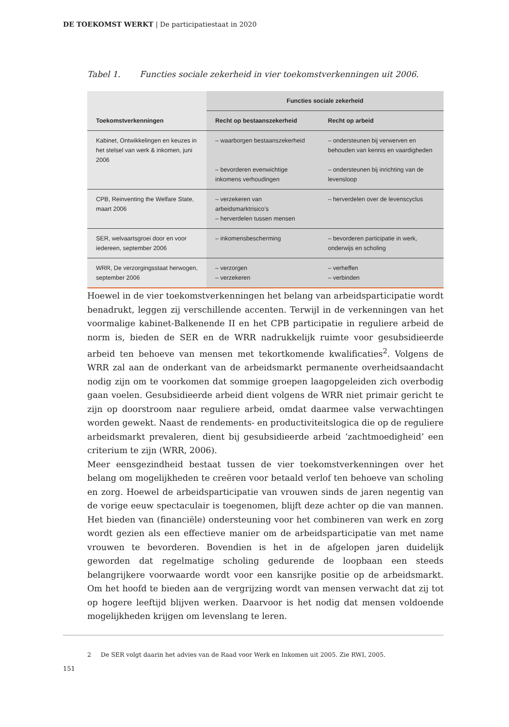DE TOEKOMST WERKT | De participatiestaat in 2020
Tabel 1. Functies sociale zekerheid in vier toekomstverkenningen uit 2006.
| Toekomstverkenningen | Functies sociale zekerheid | |
| --- | --- | --- |
| | Recht op bestaanszekerheid | Recht op arbeid |
| Kabinet, Ontwikkelingen en keuzes in het stelsel van werk & inkomen, juni 2006 | – waarborgen bestaanszekerheid – bevorderen evenwichtige inkomens verhoudingen | – ondersteunen bij verwerven en behouden van kennis en vaardigheden – ondersteunen bij inrichting van de levensloop |
| CPB, Reinventing the Welfare State, maart 2006 | – verzekeren van arbeidsmarktrisico’s – herverdelen tussen mensen | – herverdelen over de levenscyclus |
| SER, welvaartsgroei door en voor iedereen, september 2006 | – inkomensbescherming | – bevorderen participatie in werk, onderwijs en scholing |
| WRR, De verzorgingsstaat herwogen, september 2006 | – verzorgen – verzekeren | – verheffen – verbinden |
Hoewel in de vier toekomstverkenningen het belang van arbeidsparticipatie wordt benadrukt, leggen zij verschillende accenten. Terwijl in de verkenningen van het voormalige kabinet-Balkenende II en het CPB participatie in reguliere arbeid de norm is, bieden de SER en de WRR nadrukkelijk ruimte voor gesubsidieerde arbeid ten behoeve van mensen met tekortkomende kwalificaties<sup>2</sup>. Volgens de WRR zal aan de onderkant van de arbeidsmarkt permanente overheidsaandacht nodig zijn om te voorkomen dat sommige groepen laagopgeleiden zich overbodig gaan voelen. Gesubsidieerde arbeid dient volgens de WRR niet primair gericht te zijn op doorstroom naar reguliere arbeid, omdat daarmee valse verwachtingen worden gewekt. Naast de rendements- en productiviteitslogica die op de reguliere arbeidsmarkt prevaleren, dient bij gesubsidieerde arbeid ‘zachtmoedigheid’ een criterium te zijn (WRR, 2006).
Meer eensgezindheid bestaat tussen de vier toekomstverkenningen over het belang om mogelijkheden te creëren voor betaald verlof ten behoeve van scholing en zorg. Hoewel de arbeidsparticipatie van vrouwen sinds de jaren negentig van de vorige eeuw spectaculair is toegenomen, blijft deze achter op die van mannen. Het bieden van (financiële) ondersteuning voor het combineren van werk en zorg wordt gezien als een effectieve manier om de arbeidsparticipatie van met name vrouwen te bevorderen. Bovendien is het in de afgelopen jaren duidelijk geworden dat regelmatige scholing gedurende de loopbaan een steeds belangrijkere voorwaarde wordt voor een kansrijke positie op de arbeidsmarkt. Om het hoofd te bieden aan de vergrijzing wordt van mensen verwacht dat zij tot op hogere leeftijd blijven werken. Daarvoor is het nodig dat mensen voldoende mogelijkheden krijgen om levenslang te leren.
2 De SER volgt daarin het advies van de Raad voor Werk en Inkomen uit 2005. Zie RWI, 2005.
151